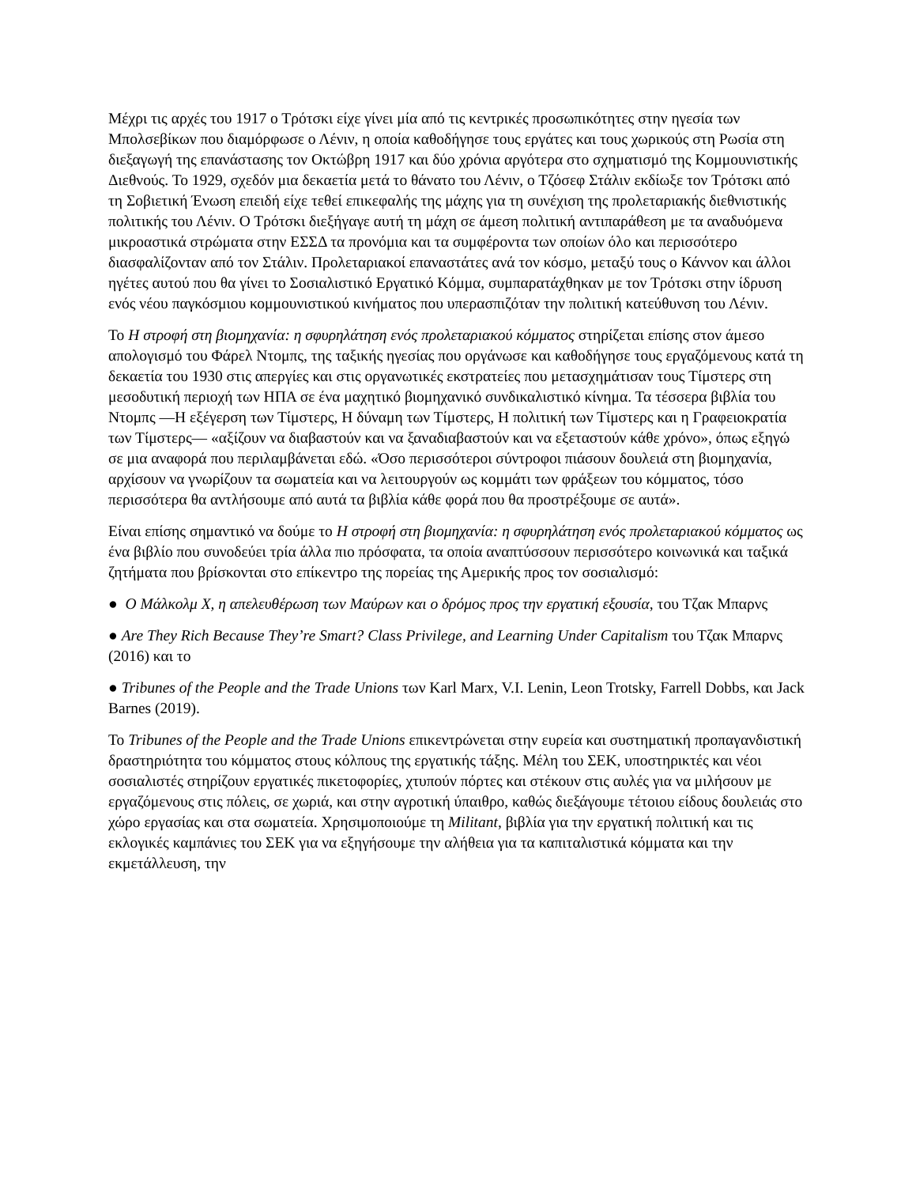Μέχρι τις αρχές του 1917 ο Τρότσκι είχε γίνει μία από τις κεντρικές προσωπικότητες στην ηγεσία των Μπολσεβίκων που διαμόρφωσε ο Λένιν, η οποία καθοδήγησε τους εργάτες και τους χωρικούς στη Ρωσία στη διεξαγωγή της επανάστασης τον Οκτώβρη 1917 και δύο χρόνια αργότερα στο σχηματισμό της Κομμουνιστικής Διεθνούς. Το 1929, σχεδόν μια δεκαετία μετά το θάνατο του Λένιν, ο Τζόσεφ Στάλιν εκδίωξε τον Τρότσκι από τη Σοβιετική Ένωση επειδή είχε τεθεί επικεφαλής της μάχης για τη συνέχιση της προλεταριακής διεθνιστικής πολιτικής του Λένιν. Ο Τρότσκι διεξήγαγε αυτή τη μάχη σε άμεση πολιτική αντιπαράθεση με τα αναδυόμενα μικροαστικά στρώματα στην ΕΣΣΔ τα προνόμια και τα συμφέροντα των οποίων όλο και περισσότερο διασφαλίζονταν από τον Στάλιν. Προλεταριακοί επαναστάτες ανά τον κόσμο, μεταξύ τους ο Κάννον και άλλοι ηγέτες αυτού που θα γίνει το Σοσιαλιστικό Εργατικό Κόμμα, συμπαρατάχθηκαν με τον Τρότσκι στην ίδρυση ενός νέου παγκόσμιου κομμουνιστικού κινήματος που υπερασπιζόταν την πολιτική κατεύθυνση του Λένιν.
Το Η στροφή στη βιομηχανία: η σφυρηλάτηση ενός προλεταριακού κόμματος στηρίζεται επίσης στον άμεσο απολογισμό του Φάρελ Ντομπς, της ταξικής ηγεσίας που οργάνωσε και καθοδήγησε τους εργαζόμενους κατά τη δεκαετία του 1930 στις απεργίες και στις οργανωτικές εκστρατείες που μετασχημάτισαν τους Τίμστερς στη μεσοδυτική περιοχή των ΗΠΑ σε ένα μαχητικό βιομηχανικό συνδικαλιστικό κίνημα. Τα τέσσερα βιβλία του Ντομπς —Η εξέγερση των Τίμστερς, Η δύναμη των Τίμστερς, Η πολιτική των Τίμστερς και η Γραφειοκρατία των Τίμστερς— «αξίζουν να διαβαστούν και να ξαναδιαβαστούν και να εξεταστούν κάθε χρόνο», όπως εξηγώ σε μια αναφορά που περιλαμβάνεται εδώ. «Όσο περισσότεροι σύντροφοι πιάσουν δουλειά στη βιομηχανία, αρχίσουν να γνωρίζουν τα σωματεία και να λειτουργούν ως κομμάτι των φράξεων του κόμματος, τόσο περισσότερα θα αντλήσουμε από αυτά τα βιβλία κάθε φορά που θα προστρέξουμε σε αυτά».
Είναι επίσης σημαντικό να δούμε το Η στροφή στη βιομηχανία: η σφυρηλάτηση ενός προλεταριακού κόμματος ως ένα βιβλίο που συνοδεύει τρία άλλα πιο πρόσφατα, τα οποία αναπτύσσουν περισσότερο κοινωνικά και ταξικά ζητήματα που βρίσκονται στο επίκεντρο της πορείας της Αμερικής προς τον σοσιαλισμό:
● Ο Μάλκολμ Χ, η απελευθέρωση των Μαύρων και ο δρόμος προς την εργατική εξουσία, του Τζακ Μπαρνς
● Are They Rich Because They’re Smart? Class Privilege, and Learning Under Capitalism του Τζακ Μπαρνς (2016) και το
● Tribunes of the People and the Trade Unions των Karl Marx, V.I. Lenin, Leon Trotsky, Farrell Dobbs, και Jack Barnes (2019).
Το Tribunes of the People and the Trade Unions επικεντρώνεται στην ευρεία και συστηματική προπαγανδιστική δραστηριότητα του κόμματος στους κόλπους της εργατικής τάξης. Μέλη του ΣΕΚ, υποστηρικτές και νέοι σοσιαλιστές στηρίζουν εργατικές πικετοφορίες, χτυπούν πόρτες και στέκουν στις αυλές για να μιλήσουν με εργαζόμενους στις πόλεις, σε χωριά, και στην αγροτική ύπαιθρο, καθώς διεξάγουμε τέτοιου είδους δουλειάς στο χώρο εργασίας και στα σωματεία. Χρησιμοποιούμε τη Militant, βιβλία για την εργατική πολιτική και τις εκλογικές καμπάνιες του ΣΕΚ για να εξηγήσουμε την αλήθεια για τα καπιταλιστικά κόμματα και την εκμετάλλευση, την